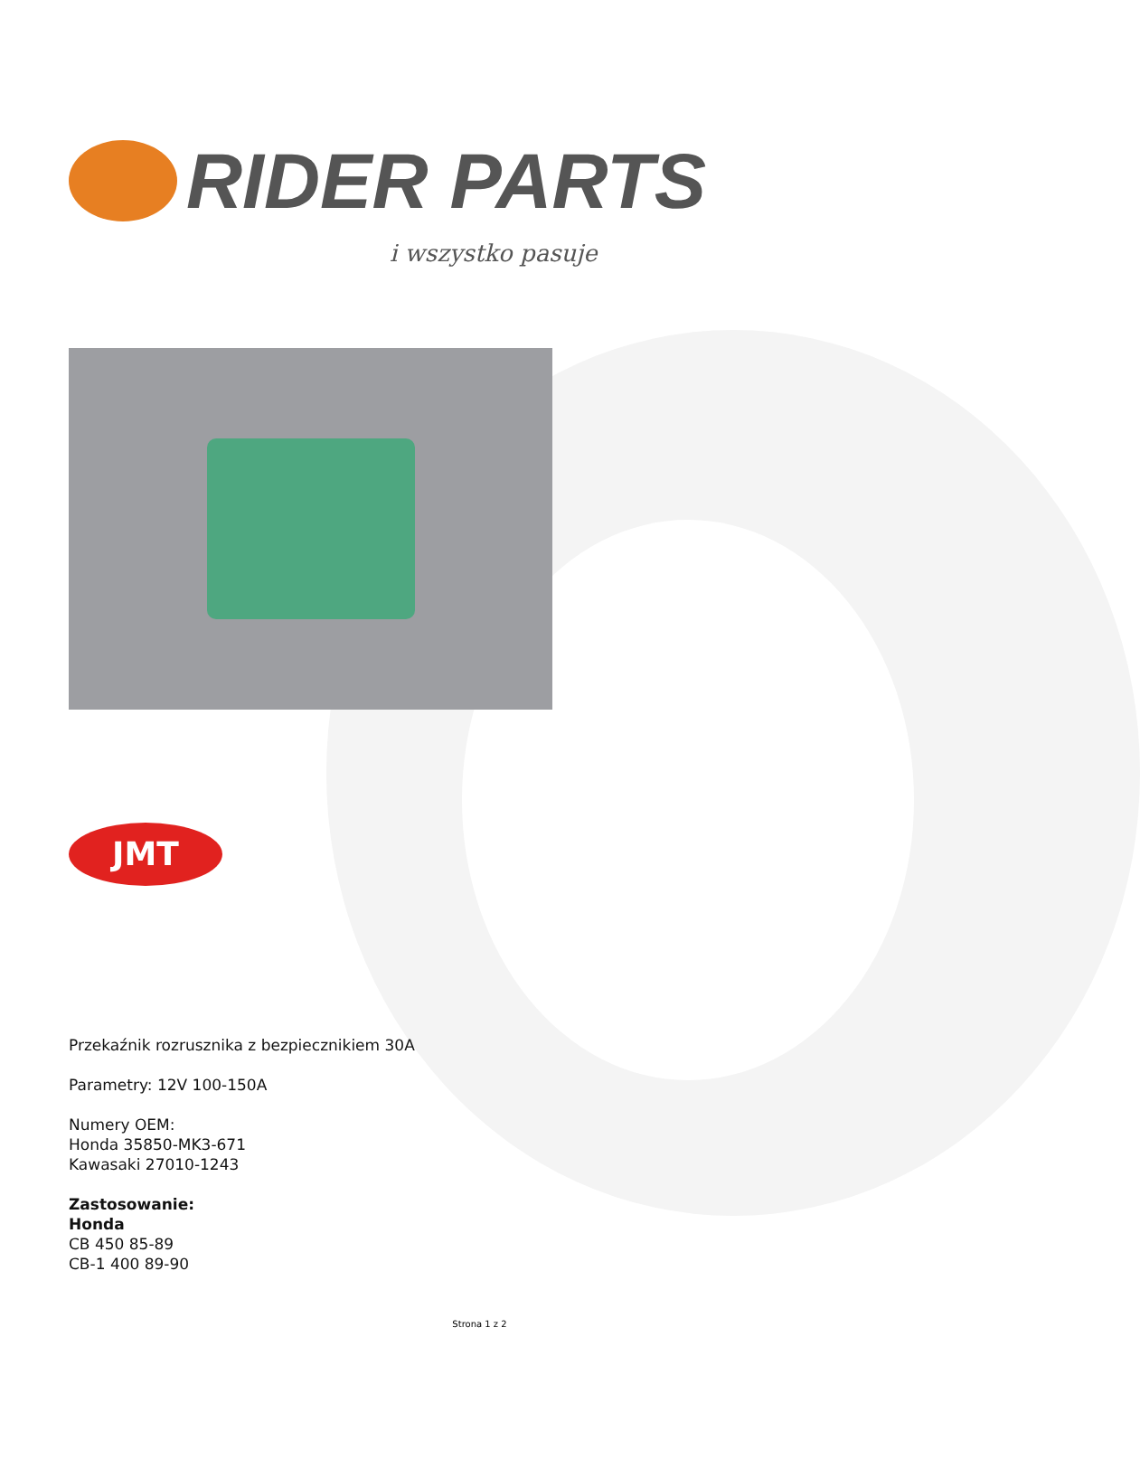RIDER PARTS
i wszystko pasuje
JMT
Przekaźnik rozrusznika z bezpiecznikiem 30A
Parametry: 12V 100-150A
Numery OEM:
Honda 35850-MK3-671
Kawasaki 27010-1243
Zastosowanie:
Honda
CB 450 85-89
CB-1 400 89-90
Strona 1 z 2